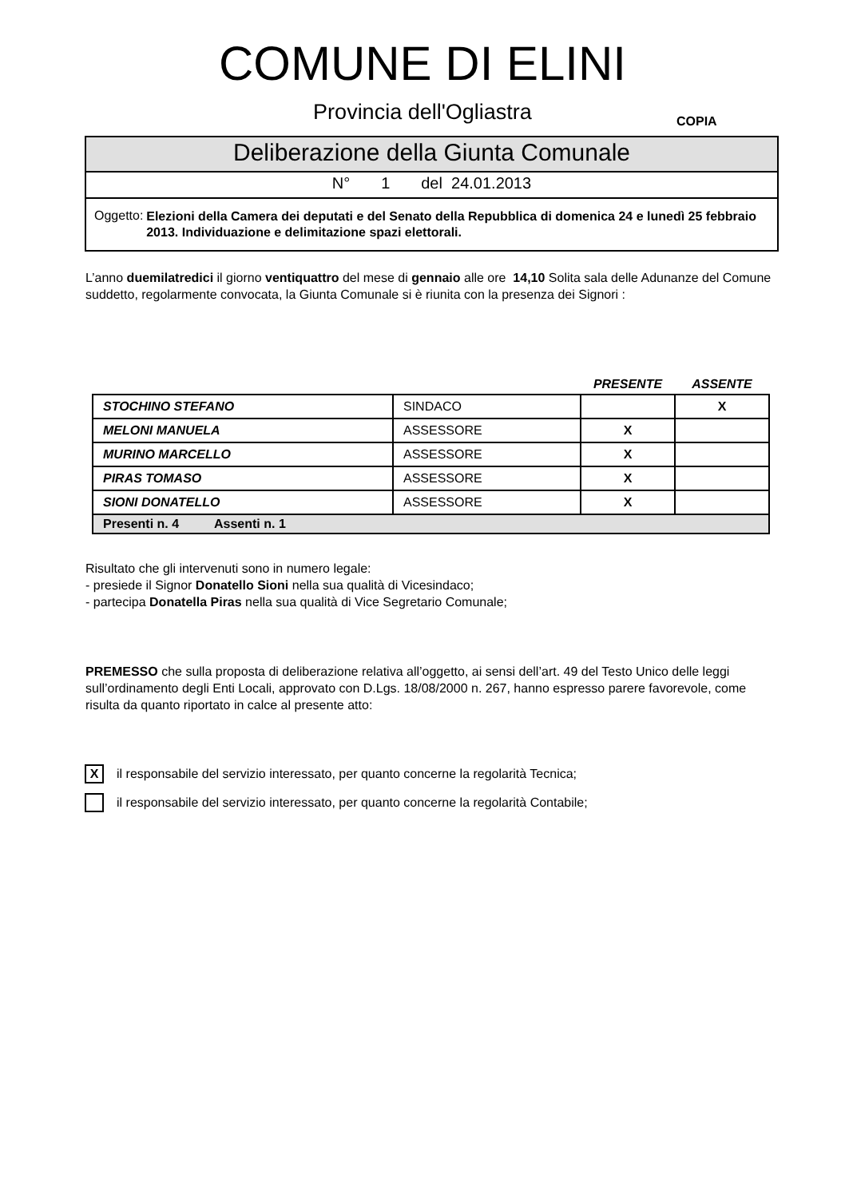COMUNE DI ELINI
Provincia dell'Ogliastra
COPIA
Deliberazione della Giunta Comunale
N° 1 del 24.01.2013
Oggetto:
Elezioni della Camera dei deputati e del Senato della Repubblica di domenica 24 e lunedì 25 febbraio 2013. Individuazione e delimitazione spazi elettorali.
L’anno duemilatredici il giorno ventiquattro del mese di gennaio alle ore 14,10 Solita sala delle Adunanze del Comune suddetto, regolarmente convocata, la Giunta Comunale si è riunita con la presenza dei Signori :
| | | PRESENTE | ASSENTE |
| STOCHINO STEFANO | SINDACO | | X |
| MELONI MANUELA | ASSESSORE | X | |
| MURINO MARCELLO | ASSESSORE | X | |
| PIRAS TOMASO | ASSESSORE | X | |
| SIONI DONATELLO | ASSESSORE | X | |
| Presenti n. 4 Assenti n. 1 | | | |
Risultato che gli intervenuti sono in numero legale:
- presiede il Signor Donatello Sioni nella sua qualità di Vicesindaco;
- partecipa Donatella Piras nella sua qualità di Vice Segretario Comunale;
PREMESSO che sulla proposta di deliberazione relativa all’oggetto, ai sensi dell’art. 49 del Testo Unico delle leggi sull’ordinamento degli Enti Locali, approvato con D.Lgs. 18/08/2000 n. 267, hanno espresso parere favorevole, come risulta da quanto riportato in calce al presente atto:
Xil responsabile del servizio interessato, per quanto concerne la regolarità Tecnica;
il responsabile del servizio interessato, per quanto concerne la regolarità Contabile;